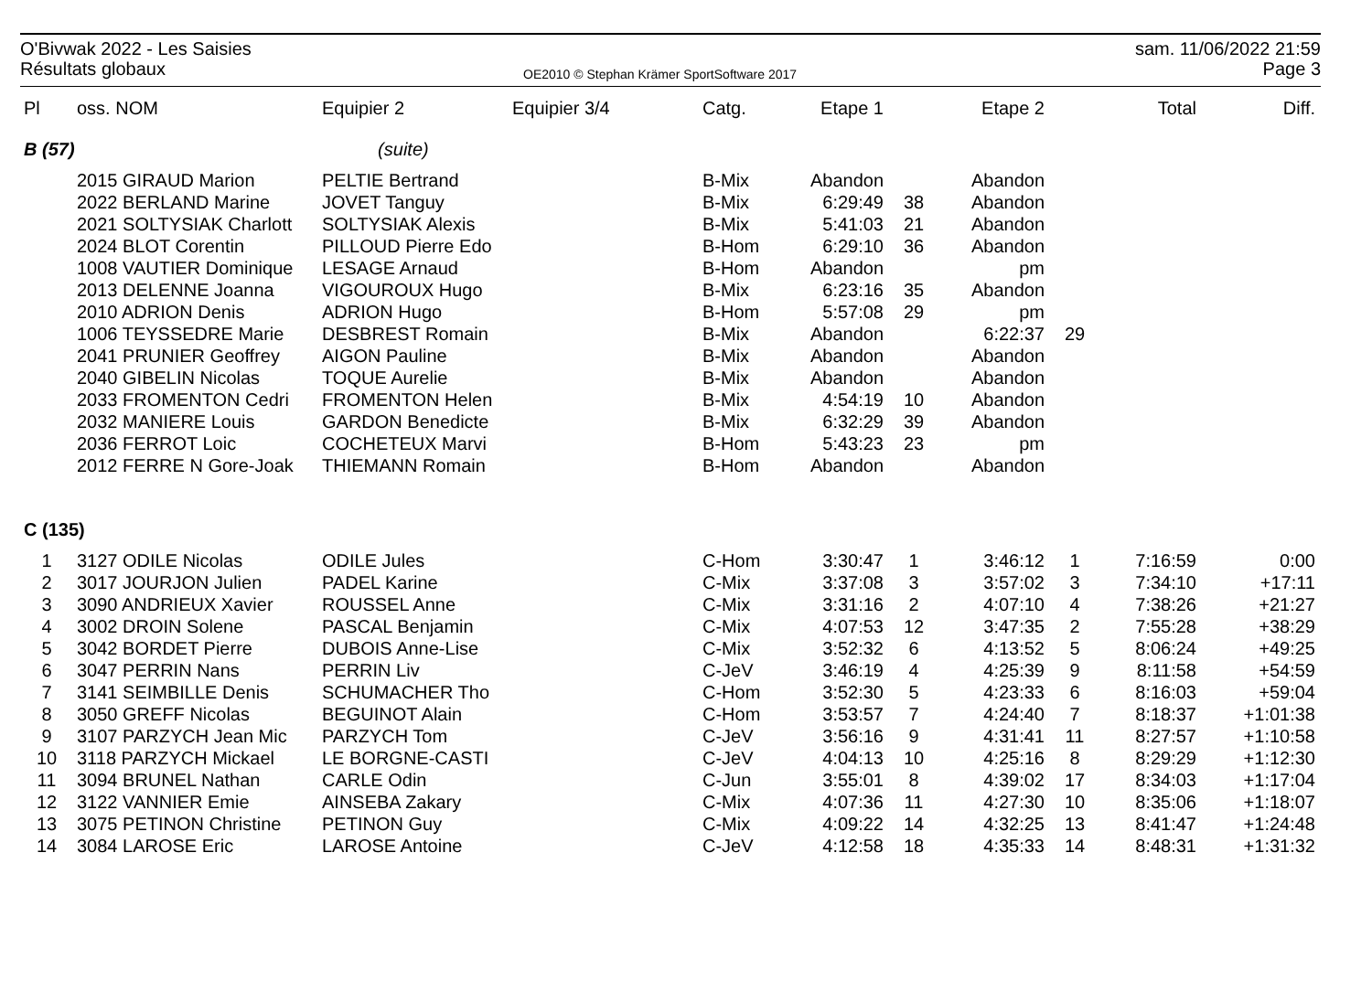O'Bivwak 2022 - Les Saisies
Résultats globaux
OE2010 © Stephan Krämer SportSoftware 2017
sam. 11/06/2022 21:59
Page 3
| Pl | oss. NOM | Equipier 2 | Equipier 3/4 | Catg. | Etape 1 | | Etape 2 | | Total | Diff. |
| --- | --- | --- | --- | --- | --- | --- | --- | --- | --- | --- |
| B (57) | | (suite) | | | | | | | | |
| | 2015 GIRAUD Marion | PELTIE Bertrand | | B-Mix | Abandon | | Abandon | | | |
| | 2022 BERLAND Marine | JOVET Tanguy | | B-Mix | 6:29:49 | 38 | Abandon | | | |
| | 2021 SOLTYSIAK Charlott | SOLTYSIAK Alexis | | B-Mix | 5:41:03 | 21 | Abandon | | | |
| | 2024 BLOT Corentin | PILLOUD Pierre Edo | | B-Hom | 6:29:10 | 36 | Abandon | | | |
| | 1008 VAUTIER Dominique | LESAGE Arnaud | | B-Hom | Abandon | | pm | | | |
| | 2013 DELENNE Joanna | VIGOUROUX Hugo | | B-Mix | 6:23:16 | 35 | Abandon | | | |
| | 2010 ADRION Denis | ADRION Hugo | | B-Hom | 5:57:08 | 29 | pm | | | |
| | 1006 TEYSSEDRE Marie | DESBREST Romain | | B-Mix | Abandon | | 6:22:37 | 29 | | |
| | 2041 PRUNIER Geoffrey | AIGON Pauline | | B-Mix | Abandon | | Abandon | | | |
| | 2040 GIBELIN Nicolas | TOQUE Aurelie | | B-Mix | Abandon | | Abandon | | | |
| | 2033 FROMENTON Cedri | FROMENTON Helen | | B-Mix | 4:54:19 | 10 | Abandon | | | |
| | 2032 MANIERE Louis | GARDON Benedicte | | B-Mix | 6:32:29 | 39 | Abandon | | | |
| | 2036 FERROT Loic | COCHETEUX Marvi | | B-Hom | 5:43:23 | 23 | pm | | | |
| | 2012 FERRE N Gore-Joak | THIEMANN Romain | | B-Hom | Abandon | | Abandon | | | |
| C (135) | | | | | | | | | | |
| 1 | 3127 ODILE Nicolas | ODILE Jules | | C-Hom | 3:30:47 | 1 | 3:46:12 | 1 | 7:16:59 | 0:00 |
| 2 | 3017 JOURJON Julien | PADEL Karine | | C-Mix | 3:37:08 | 3 | 3:57:02 | 3 | 7:34:10 | +17:11 |
| 3 | 3090 ANDRIEUX Xavier | ROUSSEL Anne | | C-Mix | 3:31:16 | 2 | 4:07:10 | 4 | 7:38:26 | +21:27 |
| 4 | 3002 DROIN Solene | PASCAL Benjamin | | C-Mix | 4:07:53 | 12 | 3:47:35 | 2 | 7:55:28 | +38:29 |
| 5 | 3042 BORDET Pierre | DUBOIS Anne-Lise | | C-Mix | 3:52:32 | 6 | 4:13:52 | 5 | 8:06:24 | +49:25 |
| 6 | 3047 PERRIN Nans | PERRIN Liv | | C-JeV | 3:46:19 | 4 | 4:25:39 | 9 | 8:11:58 | +54:59 |
| 7 | 3141 SEIMBILLE Denis | SCHUMACHER Tho | | C-Hom | 3:52:30 | 5 | 4:23:33 | 6 | 8:16:03 | +59:04 |
| 8 | 3050 GREFF Nicolas | BEGUINOT Alain | | C-Hom | 3:53:57 | 7 | 4:24:40 | 7 | 8:18:37 | +1:01:38 |
| 9 | 3107 PARZYCH Jean Mic | PARZYCH Tom | | C-JeV | 3:56:16 | 9 | 4:31:41 | 11 | 8:27:57 | +1:10:58 |
| 10 | 3118 PARZYCH Mickael | LE BORGNE-CASTI | | C-JeV | 4:04:13 | 10 | 4:25:16 | 8 | 8:29:29 | +1:12:30 |
| 11 | 3094 BRUNEL Nathan | CARLE Odin | | C-Jun | 3:55:01 | 8 | 4:39:02 | 17 | 8:34:03 | +1:17:04 |
| 12 | 3122 VANNIER Emie | AINSEBA Zakary | | C-Mix | 4:07:36 | 11 | 4:27:30 | 10 | 8:35:06 | +1:18:07 |
| 13 | 3075 PETINON Christine | PETINON Guy | | C-Mix | 4:09:22 | 14 | 4:32:25 | 13 | 8:41:47 | +1:24:48 |
| 14 | 3084 LAROSE Eric | LAROSE Antoine | | C-JeV | 4:12:58 | 18 | 4:35:33 | 14 | 8:48:31 | +1:31:32 |